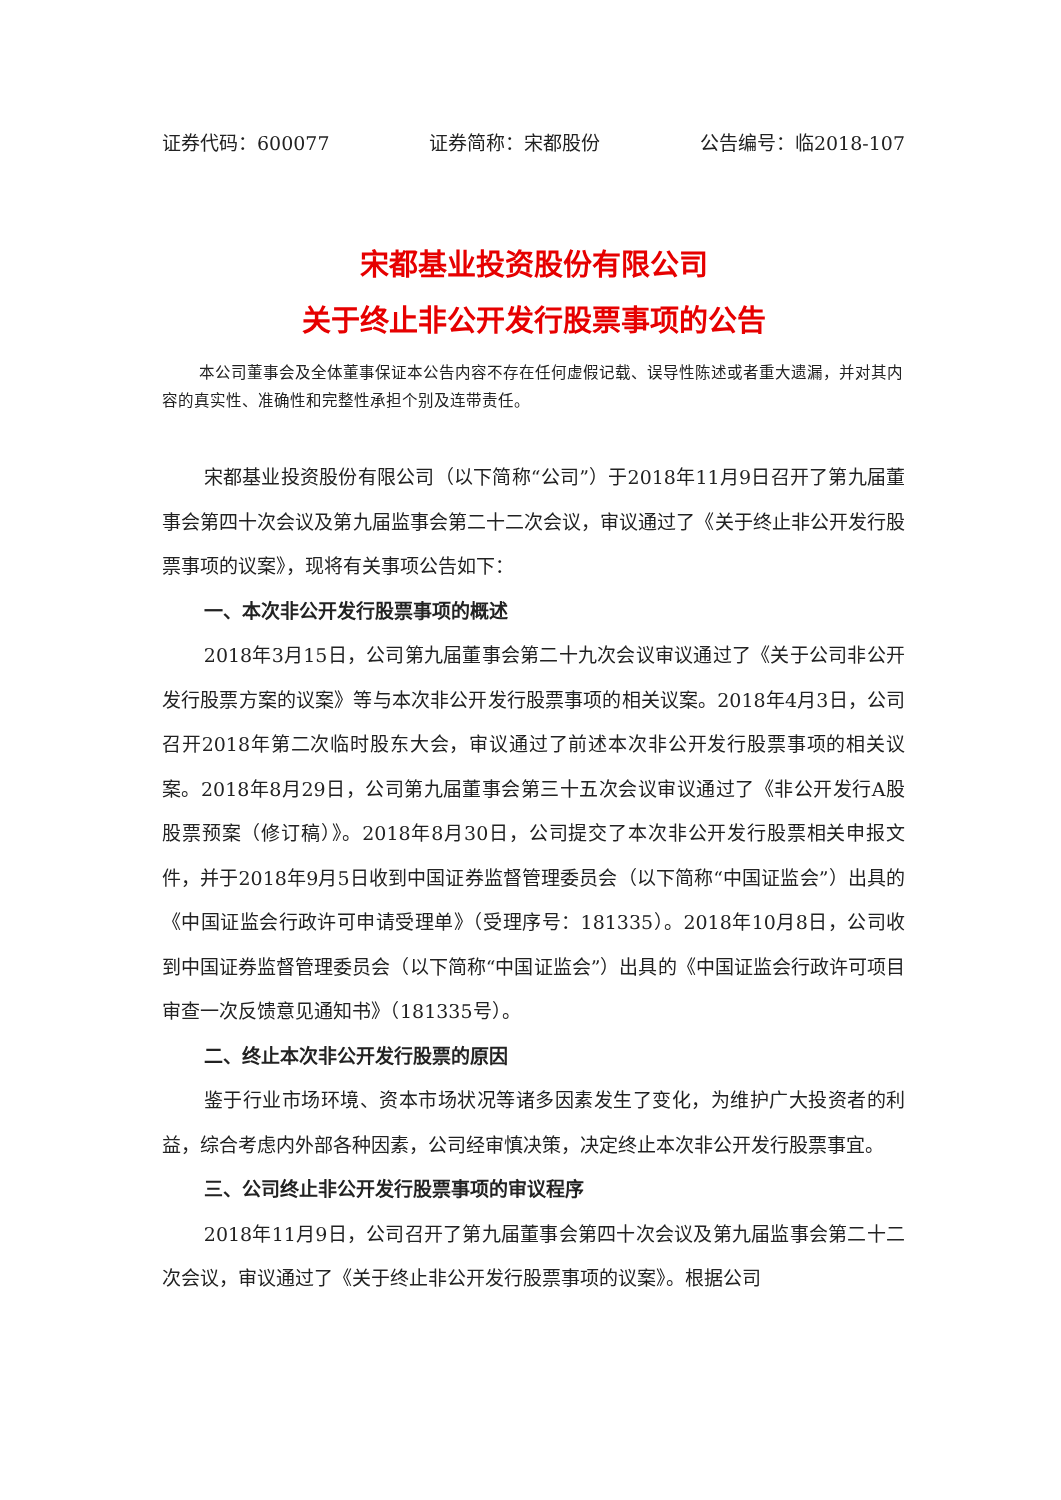证券代码：600077 证券简称：宋都股份 公告编号：临2018-107
宋都基业投资股份有限公司
关于终止非公开发行股票事项的公告
本公司董事会及全体董事保证本公告内容不存在任何虚假记载、误导性陈述或者重大遗漏，并对其内容的真实性、准确性和完整性承担个别及连带责任。
宋都基业投资股份有限公司（以下简称“公司”）于2018年11月9日召开了第九届董事会第四十次会议及第九届监事会第二十二次会议，审议通过了《关于终止非公开发行股票事项的议案》，现将有关事项公告如下：
一、本次非公开发行股票事项的概述
2018年3月15日，公司第九届董事会第二十九次会议审议通过了《关于公司非公开发行股票方案的议案》等与本次非公开发行股票事项的相关议案。2018年4月3日，公司召开2018年第二次临时股东大会，审议通过了前述本次非公开发行股票事项的相关议案。2018年8月29日，公司第九届董事会第三十五次会议审议通过了《非公开发行A股股票预案（修订稿）》。2018年8月30日，公司提交了本次非公开发行股票相关申报文件，并于2018年9月5日收到中国证券监督管理委员会（以下简称“中国证监会”）出具的《中国证监会行政许可申请受理单》（受理序号：181335）。2018年10月8日，公司收到中国证券监督管理委员会（以下简称“中国证监会”）出具的《中国证监会行政许可项目审查一次反馈意见通知书》（181335号）。
二、终止本次非公开发行股票的原因
鉴于行业市场环境、资本市场状况等诸多因素发生了变化，为维护广大投资者的利益，综合考虑内外部各种因素，公司经审慎决策，决定终止本次非公开发行股票事宜。
三、公司终止非公开发行股票事项的审议程序
2018年11月9日，公司召开了第九届董事会第四十次会议及第九届监事会第二十二次会议，审议通过了《关于终止非公开发行股票事项的议案》。根据公司